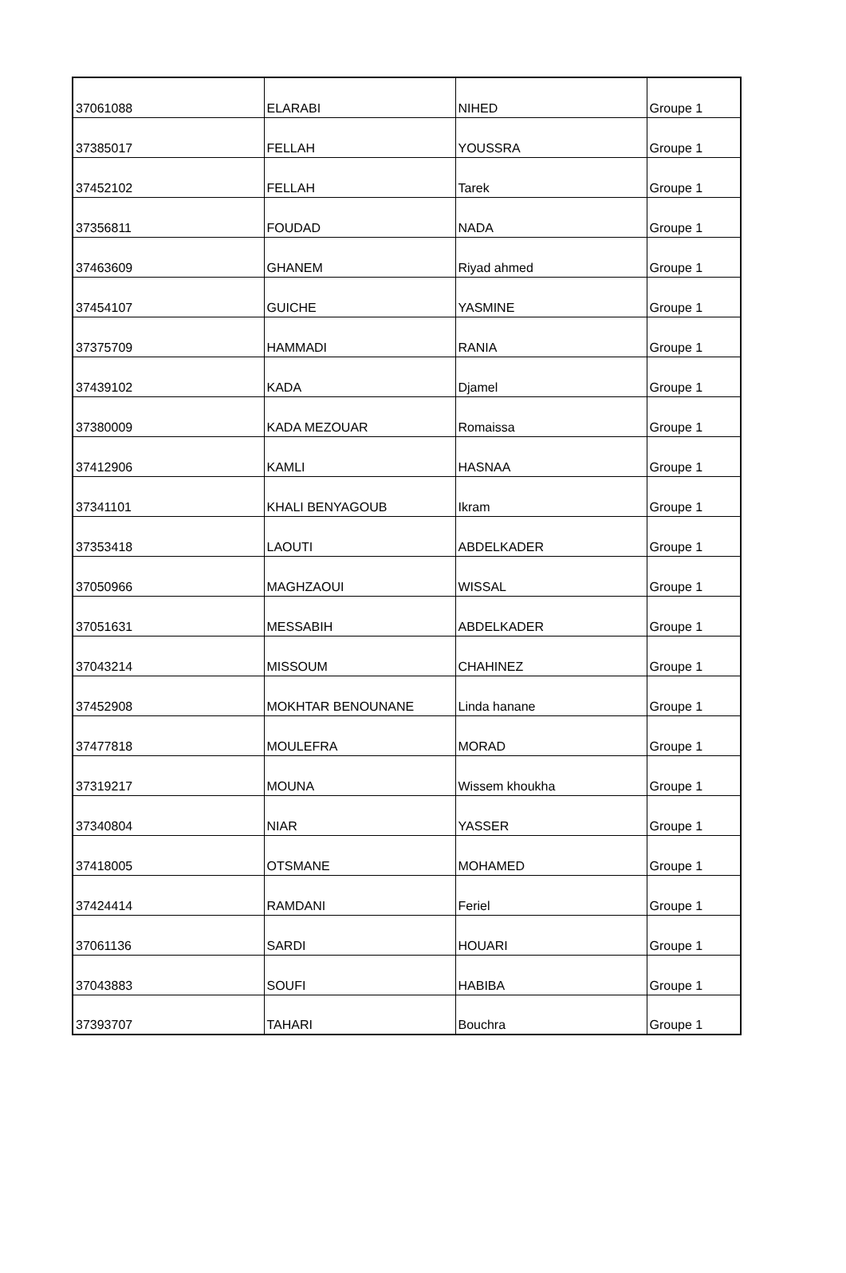| 37061088 | ELARABI | NIHED | Groupe 1 |
| 37385017 | FELLAH | YOUSSRA | Groupe 1 |
| 37452102 | FELLAH | Tarek | Groupe 1 |
| 37356811 | FOUDAD | NADA | Groupe 1 |
| 37463609 | GHANEM | Riyad ahmed | Groupe 1 |
| 37454107 | GUICHE | YASMINE | Groupe 1 |
| 37375709 | HAMMADI | RANIA | Groupe 1 |
| 37439102 | KADA | Djamel | Groupe 1 |
| 37380009 | KADA MEZOUAR | Romaissa | Groupe 1 |
| 37412906 | KAMLI | HASNAA | Groupe 1 |
| 37341101 | KHALI BENYAGOUB | Ikram | Groupe 1 |
| 37353418 | LAOUTI | ABDELKADER | Groupe 1 |
| 37050966 | MAGHZAOUI | WISSAL | Groupe 1 |
| 37051631 | MESSABIH | ABDELKADER | Groupe 1 |
| 37043214 | MISSOUM | CHAHINEZ | Groupe 1 |
| 37452908 | MOKHTAR BENOUNANE | Linda hanane | Groupe 1 |
| 37477818 | MOULEFRA | MORAD | Groupe 1 |
| 37319217 | MOUNA | Wissem khoukha | Groupe 1 |
| 37340804 | NIAR | YASSER | Groupe 1 |
| 37418005 | OTSMANE | MOHAMED | Groupe 1 |
| 37424414 | RAMDANI | Feriel | Groupe 1 |
| 37061136 | SARDI | HOUARI | Groupe 1 |
| 37043883 | SOUFI | HABIBA | Groupe 1 |
| 37393707 | TAHARI | Bouchra | Groupe 1 |